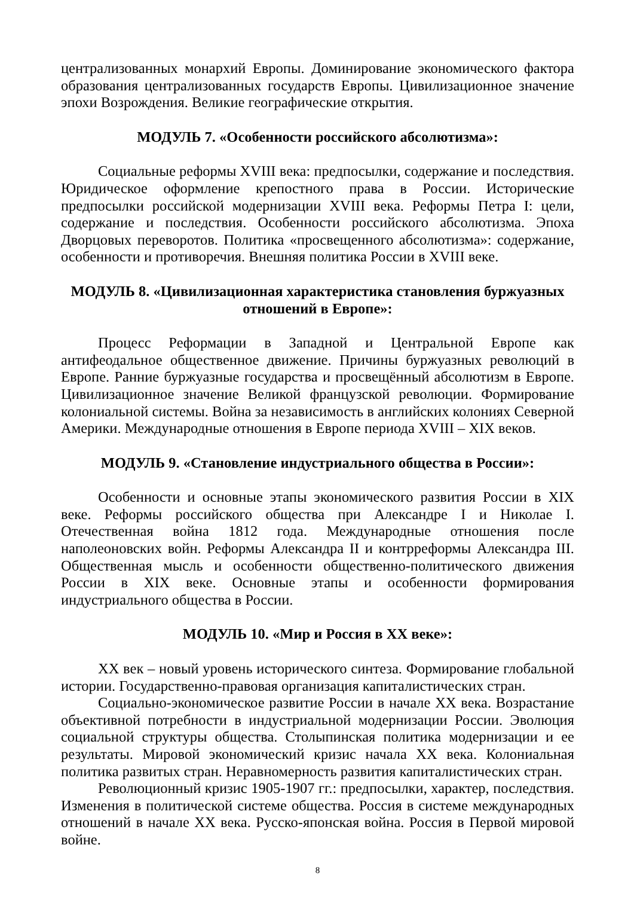централизованных монархий Европы. Доминирование экономического фактора образования централизованных государств Европы. Цивилизационное значение эпохи Возрождения. Великие географические открытия.
МОДУЛЬ 7. «Особенности российского абсолютизма»:
Социальные реформы XVIII века: предпосылки, содержание и последствия. Юридическое оформление крепостного права в России. Исторические предпосылки российской модернизации XVIII века. Реформы Петра I: цели, содержание и последствия. Особенности российского абсолютизма. Эпоха Дворцовых переворотов. Политика «просвещенного абсолютизма»: содержание, особенности и противоречия. Внешняя политика России в XVIII веке.
МОДУЛЬ 8. «Цивилизационная характеристика становления буржуазных отношений в Европе»:
Процесс Реформации в Западной и Центральной Европе как антифеодальное общественное движение. Причины буржуазных революций в Европе. Ранние буржуазные государства и просвещённый абсолютизм в Европе. Цивилизационное значение Великой французской революции. Формирование колониальной системы. Война за независимость в английских колониях Северной Америки. Международные отношения в Европе периода XVIII – XIX веков.
МОДУЛЬ 9. «Становление индустриального общества в России»:
Особенности и основные этапы экономического развития России в XIX веке. Реформы российского общества при Александре I и Николае I. Отечественная война 1812 года. Международные отношения после наполеоновских войн. Реформы Александра II и контрреформы Александра III. Общественная мысль и особенности общественно-политического движения России в XIX веке. Основные этапы и особенности формирования индустриального общества в России.
МОДУЛЬ 10. «Мир и Россия в XX веке»:
XX век – новый уровень исторического синтеза. Формирование глобальной истории. Государственно-правовая организация капиталистических стран.
Социально-экономическое развитие России в начале XX века. Возрастание объективной потребности в индустриальной модернизации России. Эволюция социальной структуры общества. Столыпинская политика модернизации и ее результаты. Мировой экономический кризис начала XX века. Колониальная политика развитых стран. Неравномерность развития капиталистических стран.
Революционный кризис 1905-1907 гг.: предпосылки, характер, последствия. Изменения в политической системе общества. Россия в системе международных отношений в начале XX века. Русско-японская война. Россия в Первой мировой войне.
8